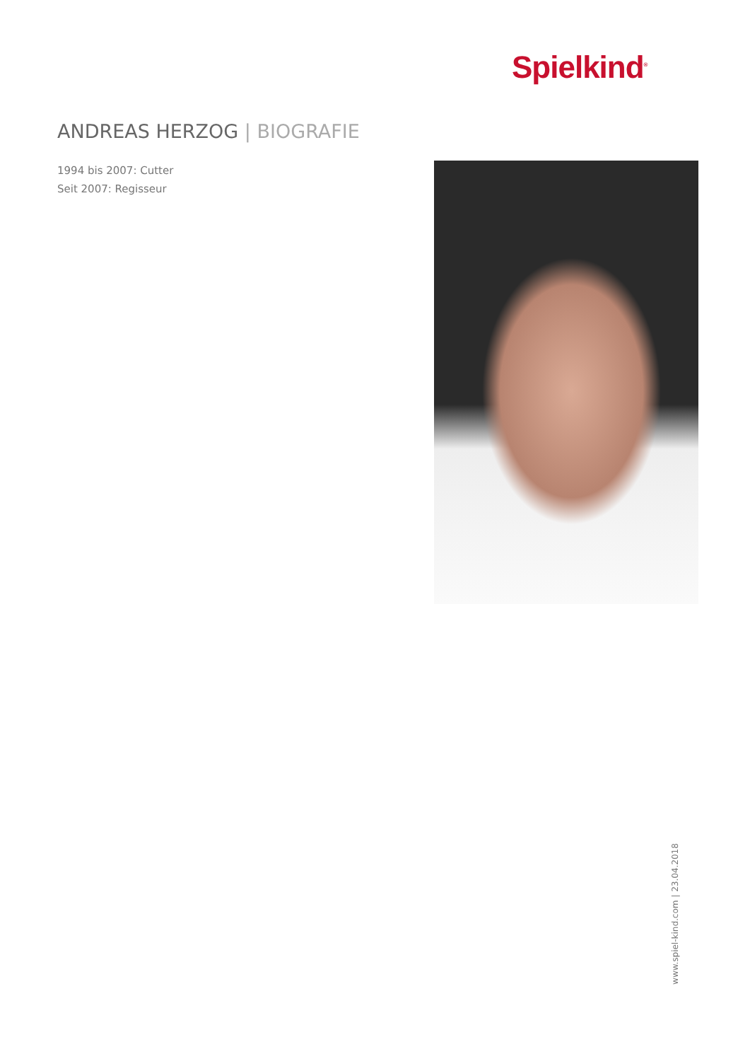Spielkind<sup>®</sup>
ANDREAS HERZOG | BIOGRAFIE
1994 bis 2007: Cutter
Seit 2007: Regisseur
www.spiel-kind.com | 23.04.2018